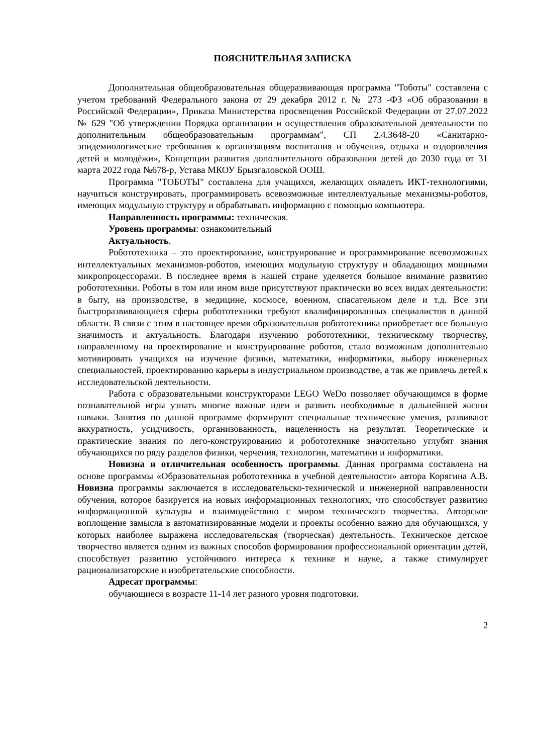ПОЯСНИТЕЛЬНАЯ ЗАПИСКА
Дополнительная общеобразовательная общеразвивающая программа "Тоботы" составлена с учетом требований Федерального закона от 29 декабря 2012 г. № 273 -ФЗ «Об образовании в Российской Федерации», Приказа Министерства просвещения Российской Федерации от 27.07.2022 № 629 "Об утверждении Порядка организации и осуществления образовательной деятельности по дополнительным общеобразовательным программам", СП 2.4.3648-20 «Санитарно-эпидемиологические требования к организациям воспитания и обучения, отдыха и оздоровления детей и молодёжи», Концепции развития дополнительного образования детей до 2030 года от 31 марта 2022 года №678-р, Устава МКОУ Брызгаловской ООШ.
Программа "ТОБОТЫ" составлена для учащихся, желающих овладеть ИКТ-технологиями, научиться конструировать, программировать всевозможные интеллектуальные механизмы-роботов, имеющих модульную структуру и обрабатывать информацию с помощью компьютера.
Направленность программы: техническая.
Уровень программы: ознакомительный
Актуальность.
Робототехника – это проектирование, конструирование и программирование всевозможных интеллектуальных механизмов-роботов, имеющих модульную структуру и обладающих мощными микропроцессорами. В последнее время в нашей стране уделяется большое внимание развитию робототехники. Роботы в том или ином виде присутствуют практически во всех видах деятельности: в быту, на производстве, в медицине, космосе, военном, спасательном деле и т.д. Все эти быстроразвивающиеся сферы робототехники требуют квалифицированных специалистов в данной области. В связи с этим в настоящее время образовательная робототехника приобретает все большую значимость и актуальность. Благодаря изучению робототехники, техническому творчеству, направленному на проектирование и конструирование роботов, стало возможным дополнительно мотивировать учащихся на изучение физики, математики, информатики, выбору инженерных специальностей, проектированию карьеры в индустриальном производстве, а так же привлечь детей к исследовательской деятельности.
Работа с образовательными конструкторами LEGO WeDo позволяет обучающимся в форме познавательной игры узнать многие важные идеи и развить необходимые в дальнейшей жизни навыки. Занятия по данной программе формируют специальные технические умения, развивают аккуратность, усидчивость, организованность, нацеленность на результат. Теоретические и практические знания по лего-конструированию и робототехнике значительно углубят знания обучающихся по ряду разделов физики, черчения, технологии, математики и информатики.
Новизна и отличительная особенность программы. Данная программа составлена на основе программы «Образовательная робототехника в учебной деятельности» автора Корягина А.В. Новизна программы заключается в исследовательско-технической и инженерной направленности обучения, которое базируется на новых информационных технологиях, что способствует развитию информационной культуры и взаимодействию с миром технического творчества. Авторское воплощение замысла в автоматизированные модели и проекты особенно важно для обучающихся, у которых наиболее выражена исследовательская (творческая) деятельность. Техническое детское творчество является одним из важных способов формирования профессиональной ориентации детей, способствует развитию устойчивого интереса к технике и науке, а также стимулирует рационализаторские и изобретательские способности.
Адресат программы:
обучающиеся в возрасте 11-14 лет разного уровня подготовки.
2